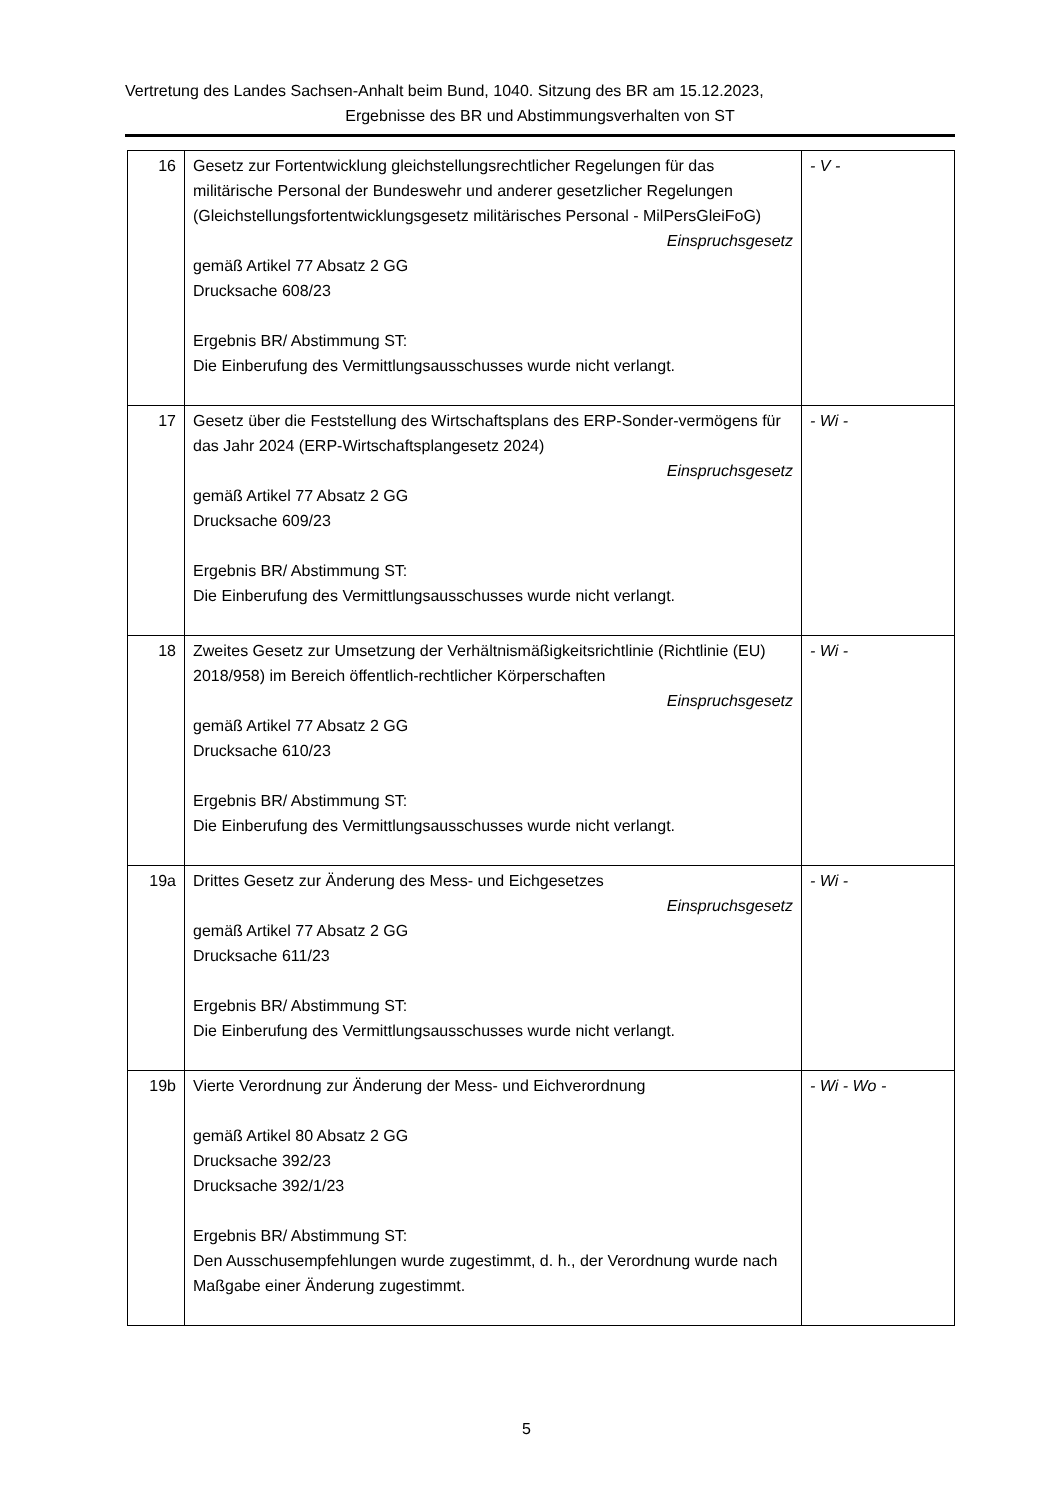Vertretung des Landes Sachsen-Anhalt beim Bund, 1040. Sitzung des BR am 15.12.2023,
Ergebnisse des BR und Abstimmungsverhalten von ST
| 16 | Gesetz zur Fortentwicklung gleichstellungsrechtlicher Regelungen für das militärische Personal der Bundeswehr und anderer gesetzlicher Regelungen (Gleichstellungsfortentwicklungsgesetz militärisches Personal - MilPersGleiFoG) Einspruchsgesetz gemäß Artikel 77 Absatz 2 GG Drucksache 608/23 Ergebnis BR/ Abstimmung ST: Die Einberufung des Vermittlungsausschusses wurde nicht verlangt. | - V - |
| 17 | Gesetz über die Feststellung des Wirtschaftsplans des ERP-Sonder-vermögens für das Jahr 2024 (ERP-Wirtschaftsplangesetz 2024) Einspruchsgesetz gemäß Artikel 77 Absatz 2 GG Drucksache 609/23 Ergebnis BR/ Abstimmung ST: Die Einberufung des Vermittlungsausschusses wurde nicht verlangt. | - Wi - |
| 18 | Zweites Gesetz zur Umsetzung der Verhältnismäßigkeitsrichtlinie (Richtlinie (EU) 2018/958) im Bereich öffentlich-rechtlicher Körperschaften Einspruchsgesetz gemäß Artikel 77 Absatz 2 GG Drucksache 610/23 Ergebnis BR/ Abstimmung ST: Die Einberufung des Vermittlungsausschusses wurde nicht verlangt. | - Wi - |
| 19a | Drittes Gesetz zur Änderung des Mess- und Eichgesetzes Einspruchsgesetz gemäß Artikel 77 Absatz 2 GG Drucksache 611/23 Ergebnis BR/ Abstimmung ST: Die Einberufung des Vermittlungsausschusses wurde nicht verlangt. | - Wi - |
| 19b | Vierte Verordnung zur Änderung der Mess- und Eichverordnung gemäß Artikel 80 Absatz 2 GG Drucksache 392/23 Drucksache 392/1/23 Ergebnis BR/ Abstimmung ST: Den Ausschusempfehlungen wurde zugestimmt, d. h., der Verordnung wurde nach Maßgabe einer Änderung zugestimmt. | - Wi - Wo - |
5